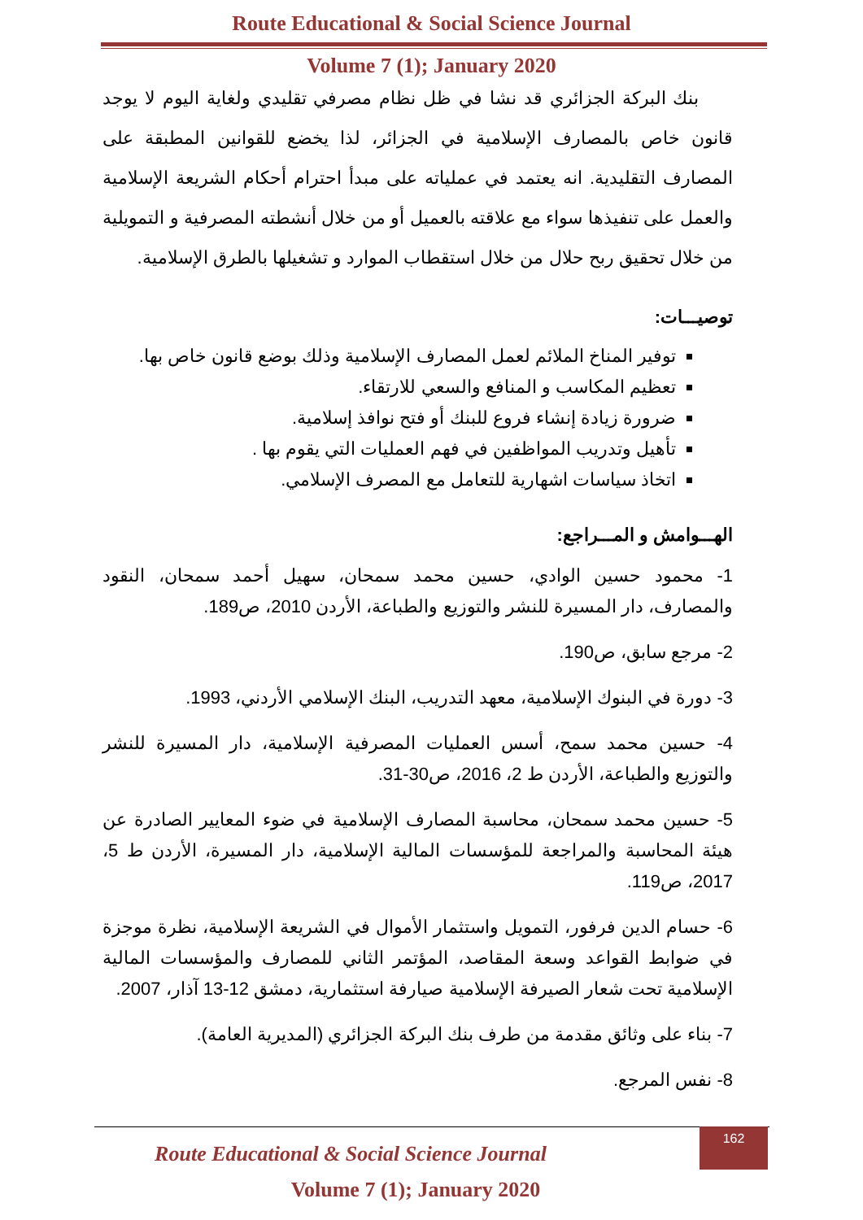Route Educational & Social Science Journal
Volume 7 (1); January 2020
بنك البركة الجزائري قد نشا في ظل نظام مصرفي تقليدي ولغاية اليوم لا يوجد قانون خاص بالمصارف الإسلامية في الجزائر، لذا يخضع للقوانين المطبقة على المصارف التقليدية. انه يعتمد في عملياته على مبدأ احترام أحكام الشريعة الإسلامية والعمل على تنفيذها سواء مع علاقته بالعميل أو من خلال أنشطته المصرفية و التمويلية من خلال تحقيق ربح حلال من خلال استقطاب الموارد و تشغيلها بالطرق الإسلامية.
توصيـــات:
توفير المناخ الملائم لعمل المصارف الإسلامية وذلك بوضع قانون خاص بها.
تعظيم المكاسب و المنافع والسعي للارتقاء.
ضرورة زيادة إنشاء فروع للبنك أو فتح نوافذ إسلامية.
تأهيل وتدريب المواظفين في فهم العمليات التي يقوم بها .
اتخاذ سياسات اشهارية للتعامل مع المصرف الإسلامي.
الهـــوامش و المـــراجع:
1- محمود حسين الوادي، حسين محمد سمحان، سهيل أحمد سمحان، النقود والمصارف، دار المسيرة للنشر والتوزيع والطباعة، الأردن 2010، ص189.
2- مرجع سابق، ص190.
3- دورة في البنوك الإسلامية، معهد التدريب، البنك الإسلامي الأردني، 1993.
4- حسين محمد سمح، أسس العمليات المصرفية الإسلامية، دار المسيرة للنشر والتوزيع والطباعة، الأردن ط 2، 2016، ص30-31.
5- حسين محمد سمحان، محاسبة المصارف الإسلامية في ضوء المعايير الصادرة عن هيئة المحاسبة والمراجعة للمؤسسات المالية الإسلامية، دار المسيرة، الأردن ط 5، 2017، ص119.
6- حسام الدين فرفور، التمويل واستثمار الأموال في الشريعة الإسلامية، نظرة موجزة في ضوابط القواعد وسعة المقاصد، المؤتمر الثاني للمصارف والمؤسسات المالية الإسلامية تحت شعار الصيرفة الإسلامية صيارفة استثمارية، دمشق 12-13 آذار، 2007.
7- بناء على وثائق مقدمة من طرف بنك البركة الجزائري (المديرية العامة).
8- نفس المرجع.
Route Educational & Social Science Journal
Volume 7 (1); January 2020
162